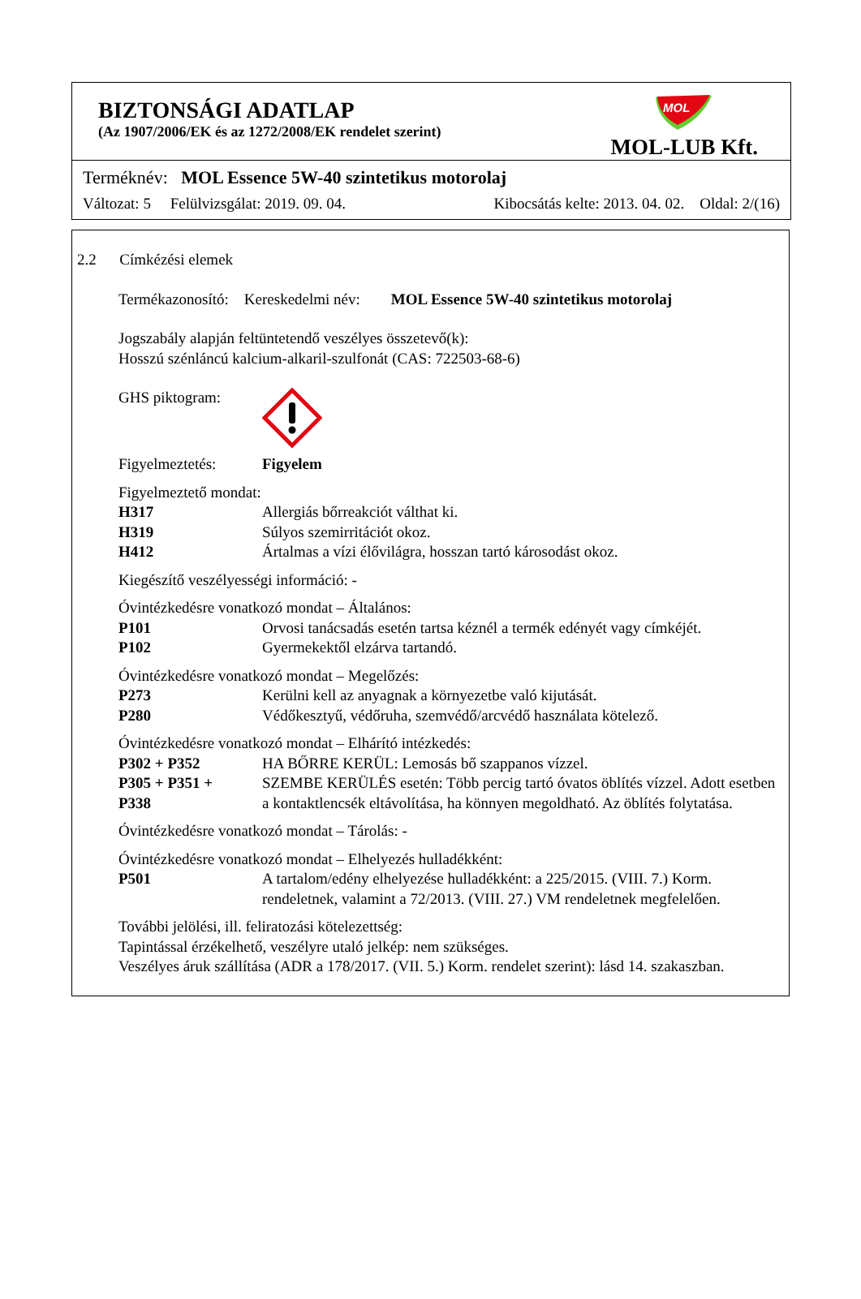BIZTONSÁGI ADATLAP
(Az 1907/2006/EK és az 1272/2008/EK rendelet szerint)
MOL
MOL-LUB Kft.
Terméknév: MOL Essence 5W-40 szintetikus motorolaj
Változat: 5 Felülvizsgálat: 2019. 09. 04. Kibocsátás kelte: 2013. 04. 02. Oldal: 2/(16)
2.2 Címkézési elemek
Termékazonosító: Kereskedelmi név: MOL Essence 5W-40 szintetikus motorolaj
Jogszabály alapján feltüntetendő veszélyes összetevő(k):
Hosszú szénláncú kalcium-alkaril-szulfonát (CAS: 722503-68-6)
GHS piktogram:
Figyelmeztetés: Figyelem
Figyelmeztető mondat:
H317 Allergiás bőrreakciót válthat ki.
H319 Súlyos szemirritációt okoz.
H412 Ártalmas a vízi élővilágra, hosszan tartó károsodást okoz.
Kiegészítő veszélyességi információ: -
Óvintézkedésre vonatkozó mondat – Általános:
P101 Orvosi tanácsadás esetén tartsa kéznél a termék edényét vagy címkéjét.
P102 Gyermekektől elzárva tartandó.
Óvintézkedésre vonatkozó mondat – Megelőzés:
P273 Kerülni kell az anyagnak a környezetbe való kijutását.
P280 Védőkesztyű, védőruha, szemvédő/arcvédő használata kötelező.
Óvintézkedésre vonatkozó mondat – Elhárító intézkedés:
P302 + P352 HA BŐRRE KERÜL: Lemosás bő szappanos vízzel.
P305 + P351 +
P338 SZEMBE KERÜLÉS esetén: Több percig tartó óvatos öblítés vízzel. Adott esetben a kontaktlencsék eltávolítása, ha könnyen megoldható. Az öblítés folytatása.
Óvintézkedésre vonatkozó mondat – Tárolás: -
Óvintézkedésre vonatkozó mondat – Elhelyezés hulladékként:
P501 A tartalom/edény elhelyezése hulladékként: a 225/2015. (VIII. 7.) Korm. rendeletnek, valamint a 72/2013. (VIII. 27.) VM rendeletnek megfelelően.
További jelölési, ill. feliratozási kötelezettség:
Tapintással érzékelhető, veszélyre utaló jelkép: nem szükséges.
Veszélyes áruk szállítása (ADR a 178/2017. (VII. 5.) Korm. rendelet szerint): lásd 14. szakaszban.